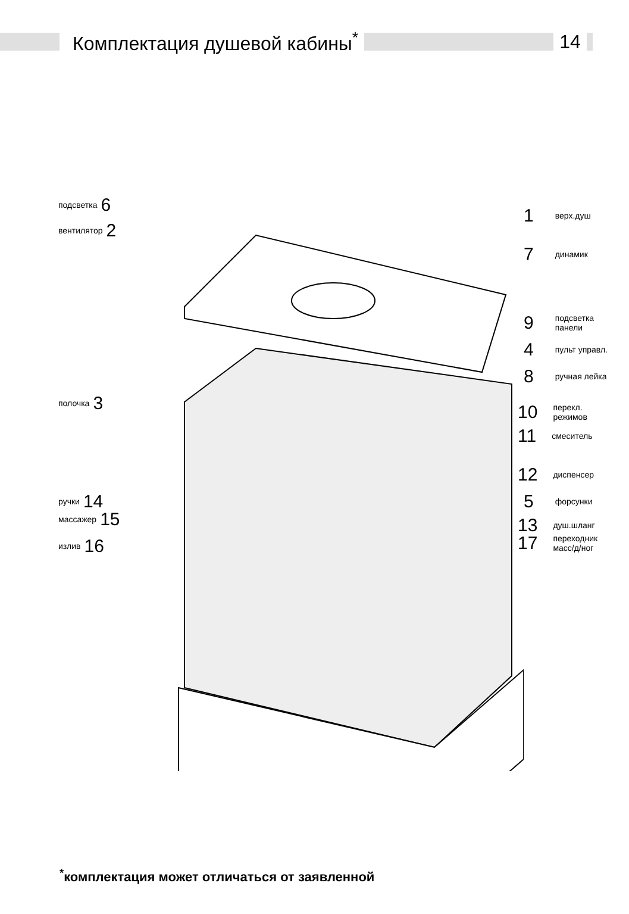Комплектация душевой кабины<sup>*</sup> 14
подсветка 6
вентилятор 2
полочка 3
ручки 14
массажер 15
излив 16
1 верх.душ
7 динамик
9 подсветка
панели
4 пульт управл.
8 ручная лейка
10 перекл.
режимов
11 смеситель
12 диспенсер
5 форсунки
13 душ.шланг
17 переходник
масс/д/ног
<sup>*</sup> комплектация может отличаться от заявленной